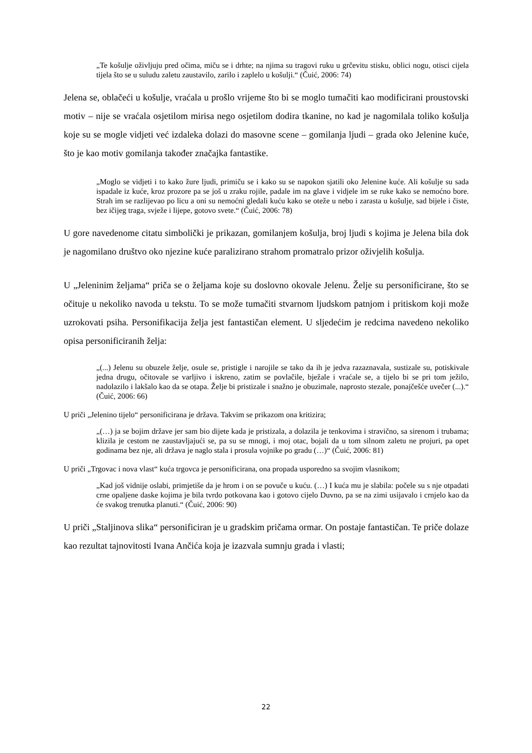„Te košulje oživljuju pred očima, miču se i drhte; na njima su tragovi ruku u grčevitu stisku, oblici nogu, otisci cijela tijela što se u suludu zaletu zaustavilo, zarilo i zaplelo u košulji.“ (Čuić, 2006: 74)
Jelena se, oblačeći u košulje, vraćala u prošlo vrijeme što bi se moglo tumačiti kao modificirani proustovski motiv – nije se vraćala osjetilom mirisa nego osjetilom dodira tkanine, no kad je nagomilala toliko košulja koje su se mogle vidjeti već izdaleka dolazi do masovne scene – gomilanja ljudi – grada oko Jelenine kuće, što je kao motiv gomilanja također značajka fantastike.
„Moglo se vidjeti i to kako žure ljudi, primiču se i kako su se napokon sjatili oko Jelenine kuće. Ali košulje su sada ispadale iz kuće, kroz prozore pa se još u zraku rojile, padale im na glave i vidjele im se ruke kako se nemoćno bore. Strah im se razlijevao po licu a oni su nemoćni gledali kuću kako se oteže u nebo i zarasta u košulje, sad bijele i čiste, bez ičijeg traga, svježe i lijepe, gotovo svete.“ (Čuić, 2006: 78)
U gore navedenome citatu simbolički je prikazan, gomilanjem košulja, broj ljudi s kojima je Jelena bila dok je nagomilano društvo oko njezine kuće paralizirano strahom promatralo prizor oživjelih košulja.
U „Jeleninim željama“ priča se o željama koje su doslovno okovale Jelenu. Želje su personificirane, što se očituje u nekoliko navoda u tekstu. To se može tumačiti stvarnom ljudskom patnjom i pritiskom koji može uzrokovati psiha. Personifikacija želja jest fantastičan element. U sljedećim je redcima navedeno nekoliko opisa personificiranih želja:
„(...) Jelenu su obuzele želje, osule se, pristigle i narojile se tako da ih je jedva razaznavala, sustizale su, potiskivale jedna drugu, očitovale se varljivo i iskreno, zatim se povlačile, bježale i vraćale se, a tijelo bi se pri tom ježilo, nadolazilo i lakšalo kao da se otapa. Želje bi pristizale i snažno je obuzimale, naprosto stezale, ponajčešće uvečer (...).“ (Čuić, 2006: 66)
U priči „Jelenino tijelo“ personificirana je država. Takvim se prikazom ona kritizira;
„(…) ja se bojim države jer sam bio dijete kada je pristizala, a dolazila je tenkovima i stravično, sa sirenom i trubama; klizila je cestom ne zaustavljajući se, pa su se mnogi, i moj otac, bojali da u tom silnom zaletu ne projuri, pa opet godinama bez nje, ali država je naglo stala i prosula vojnike po gradu (…)“ (Čuić, 2006: 81)
U priči „Trgovac i nova vlast“ kuća trgovca je personificirana, ona propada usporedno sa svojim vlasnikom;
„Kad još vidnije oslabi, primjetiše da je hrom i on se povuče u kuću. (…) I kuća mu je slabila: počele su s nje otpadati crne opaljene daske kojima je bila tvrdo potkovana kao i gotovo cijelo Duvno, pa se na zimi usijavalo i crnjelo kao da će svakog trenutka planuti.“ (Čuić, 2006: 90)
U priči „Staljinova slika“ personificiran je u gradskim pričama ormar. On postaje fantastičan. Te priče dolaze kao rezultat tajnovitosti Ivana Ančića koja je izazvala sumnju grada i vlasti;
22